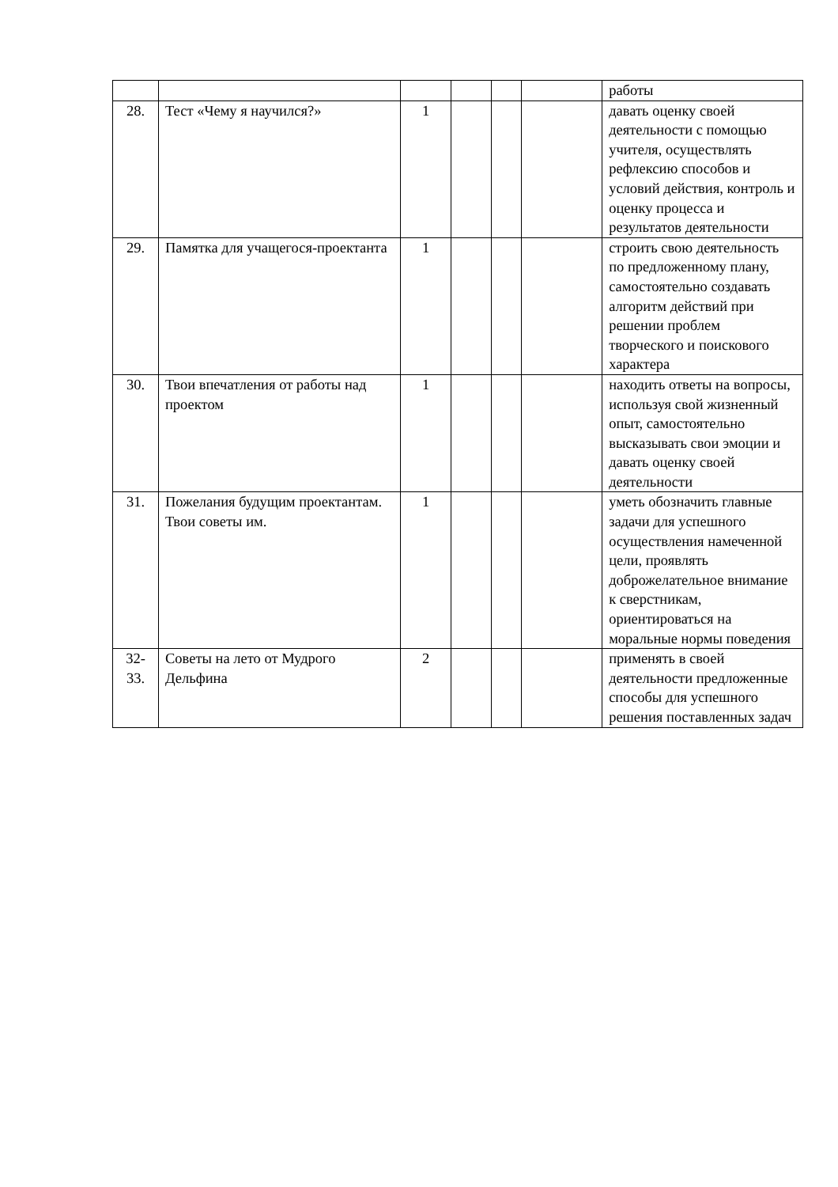| | | | | | | работы |
| 28. | Тест «Чему я научился?» | 1 | | | | давать оценку своей деятельности с помощью учителя, осуществлять рефлексию способов и условий действия, контроль и оценку процесса и результатов деятельности |
| 29. | Памятка для учащегося-проектанта | 1 | | | | строить свою деятельность по предложенному плану, самостоятельно создавать алгоритм действий при решении проблем творческого и поискового характера |
| 30. | Твои впечатления от работы над проектом | 1 | | | | находить ответы на вопросы, используя свой жизненный опыт, самостоятельно высказывать свои эмоции и давать оценку своей деятельности |
| 31. | Пожелания будущим проектантам. Твои советы им. | 1 | | | | уметь обозначить главные задачи для успешного осуществления намеченной цели, проявлять доброжелательное внимание к сверстникам, ориентироваться на моральные нормы поведения |
| 32-33. | Советы на лето от Мудрого Дельфина | 2 | | | | применять в своей деятельности предложенные способы для успешного решения поставленных задач |